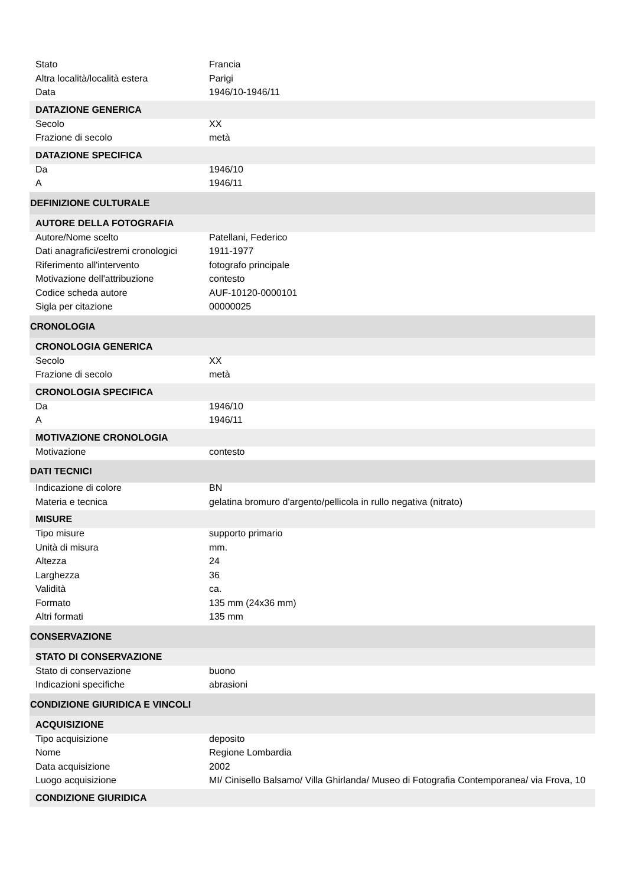| Stato | Francia |
| Altra località/località estera | Parigi |
| Data | 1946/10-1946/11 |
| DATAZIONE GENERICA | |
| Secolo | XX |
| Frazione di secolo | metà |
| DATAZIONE SPECIFICA | |
| Da | 1946/10 |
| A | 1946/11 |
| DEFINIZIONE CULTURALE | |
| AUTORE DELLA FOTOGRAFIA | |
| Autore/Nome scelto | Patellani, Federico |
| Dati anagrafici/estremi cronologici | 1911-1977 |
| Riferimento all'intervento | fotografo principale |
| Motivazione dell'attribuzione | contesto |
| Codice scheda autore | AUF-10120-0000101 |
| Sigla per citazione | 00000025 |
| CRONOLOGIA | |
| CRONOLOGIA GENERICA | |
| Secolo | XX |
| Frazione di secolo | metà |
| CRONOLOGIA SPECIFICA | |
| Da | 1946/10 |
| A | 1946/11 |
| MOTIVAZIONE CRONOLOGIA | |
| Motivazione | contesto |
| DATI TECNICI | |
| Indicazione di colore | BN |
| Materia e tecnica | gelatina bromuro d'argento/pellicola in rullo negativa (nitrato) |
| MISURE | |
| Tipo misure | supporto primario |
| Unità di misura | mm. |
| Altezza | 24 |
| Larghezza | 36 |
| Validità | ca. |
| Formato | 135 mm (24x36 mm) |
| Altri formati | 135 mm |
| CONSERVAZIONE | |
| STATO DI CONSERVAZIONE | |
| Stato di conservazione | buono |
| Indicazioni specifiche | abrasioni |
| CONDIZIONE GIURIDICA E VINCOLI | |
| ACQUISIZIONE | |
| Tipo acquisizione | deposito |
| Nome | Regione Lombardia |
| Data acquisizione | 2002 |
| Luogo acquisizione | MI/ Cinisello Balsamo/ Villa Ghirlanda/ Museo di Fotografia Contemporanea/ via Frova, 10 |
| CONDIZIONE GIURIDICA | |